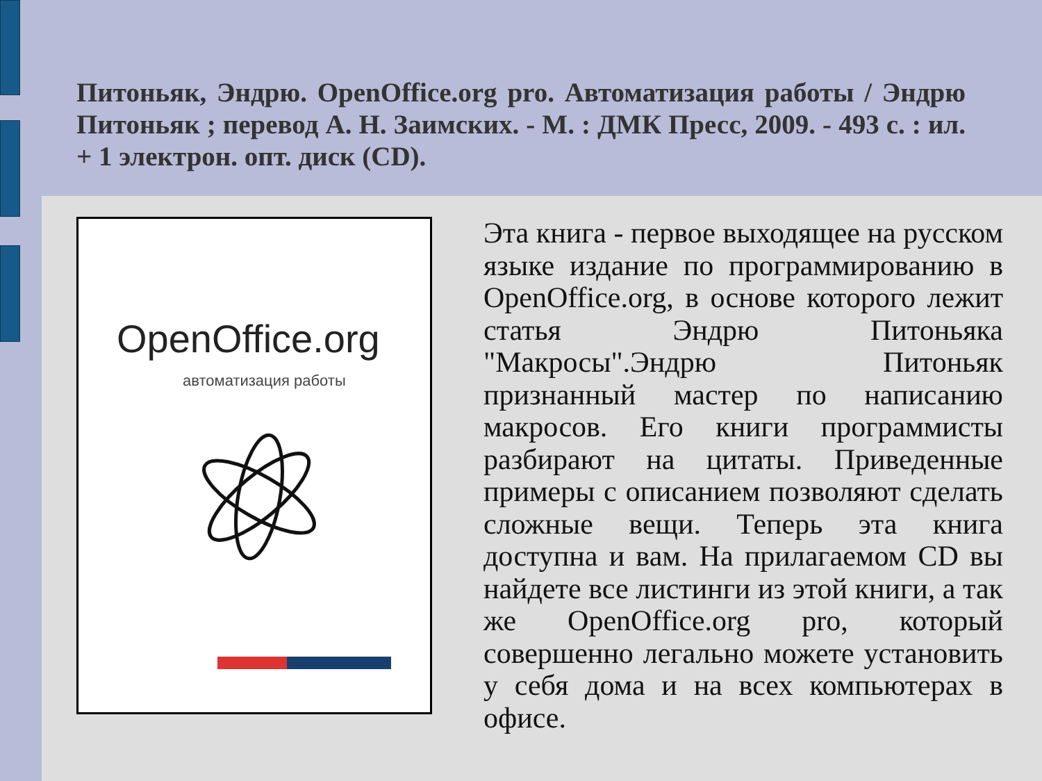Питоньяк, Эндрю. OpenOffice.org pro. Автоматизация работы / Эндрю Питоньяк ; перевод А. Н. Заимских. - М. : ДМК Пресс, 2009. - 493 с. : ил. + 1 электрон. опт. диск (CD).
OpenOffice.org
автоматизация работы
Эта книга - первое выходящее на русском языке издание по программированию в OpenOffice.org, в основе которого лежит статья Эндрю Питоньяка "Макросы".Эндрю Питоньяк признанный мастер по написанию макросов. Его книги программисты разбирают на цитаты. Приведенные примеры с описанием позволяют сделать сложные вещи. Теперь эта книга доступна и вам. На прилагаемом CD вы найдете все листинги из этой книги, а так же OpenOffice.org pro, который совершенно легально можете установить у себя дома и на всех компьютерах в офисе.